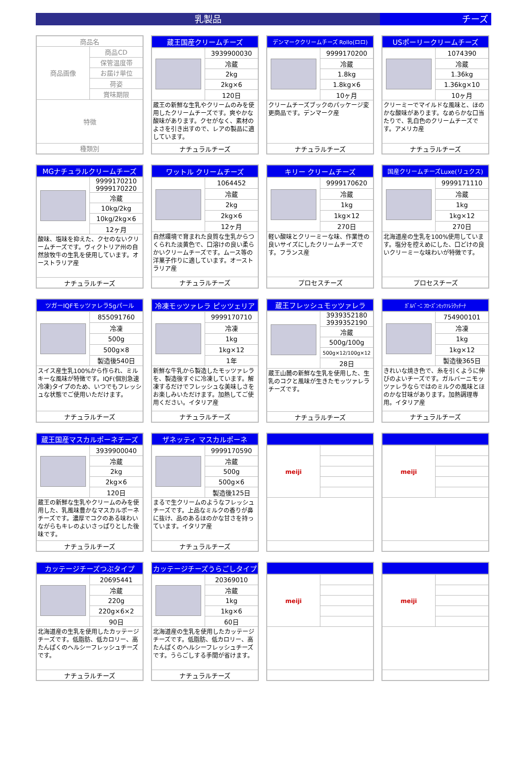乳製品 チーズ
| 商品名 | |
| 商品画像 | 商品CD |
| | 保管温度帯 |
| | お届け単位 |
| | 荷姿 |
| | 賞味期限 |
| 特徴 | |
| 種類別 | |
| 蔵王国産クリームチーズ | |
| --- | --- |
| | 3939900030 |
| | 冷蔵 |
| | 2kg |
| | 2kg×6 |
| | 120日 |
| 蔵王の新鮮な生乳やクリームのみを使用したクリームチーズです。爽やかな酸味があります。クセがなく、素材のよさを引き出すので、レアの製品に適しています。 | |
| ナチュラルチーズ | |
| デンマーククリームチーズ Rollo(ロロ) | |
| --- | --- |
| | 9999170200 |
| | 冷蔵 |
| | 1.8kg |
| | 1.8kg×6 |
| | 10ヶ月 |
| クリームチーズブックのパッケージ変更商品です。デンマーク産 | |
| ナチュラルチーズ | |
| USポーリークリームチーズ | |
| --- | --- |
| | 1074390 |
| | 冷蔵 |
| | 1.36kg |
| | 1.36kg×10 |
| | 10ヶ月 |
| クリーミーでマイルドな風味と、ほのかな酸味があります。なめらかな口当たりで、乳白色のクリームチーズです。アメリカ産 | |
| ナチュラルチーズ | |
| MGナチュラルクリームチーズ | |
| --- | --- |
| | 9999170210 9999170220 |
| | 冷蔵 |
| | 10kg/2kg |
| | 10kg/2kg×6 |
| | 12ヶ月 |
| 酸味、塩味を抑えた、クセのないクリームチーズです。ヴィクトリア州の自然放牧牛の生乳を使用しています。オーストラリア産 | |
| ナチュラルチーズ | |
| ワットル クリームチーズ | |
| --- | --- |
| | 1064452 |
| | 冷蔵 |
| | 2kg |
| | 2kg×6 |
| | 12ヶ月 |
| 自然環境で育まれた良質な生乳からつくられた淡黄色で、口溶けの良い柔らかいクリームチーズです。ムース等の洋菓子作りに適しています。オーストラリア産 | |
| ナチュラルチーズ | |
| キリー クリームチーズ | |
| --- | --- |
| | 9999170620 |
| | 冷蔵 |
| | 1kg |
| | 1kg×12 |
| | 270日 |
| 軽い酸味とクリーミーな味、作業性の良いサイズにしたクリームチーズです。フランス産 | |
| プロセスチーズ | |
| 国産クリームチーズLuxe(リュクス) | |
| --- | --- |
| | 9999171110 |
| | 冷蔵 |
| | 1kg |
| | 1kg×12 |
| | 270日 |
| 北海道産の生乳を100%使用しています。塩分を控えめにした、口どけの良いクリーミーな味わいが特徴です。 | |
| プロセスチーズ | |
| ツガーIQFモッツァレラ5gパール | |
| --- | --- |
| | 855091760 |
| | 冷凍 |
| | 500g |
| | 500g×8 |
| | 製造後540日 |
| スイス産生乳100%から作られ、ミルキーな風味が特徴です。IQF(個別急速冷凍)タイプのため、いつでもフレッシュな状態でご使用いただけます。 | |
| ナチュラルチーズ | |
| 冷凍モッツァレラ ピッツェリア | |
| --- | --- |
| | 9999170710 |
| | 冷凍 |
| | 1kg |
| | 1kg×12 |
| | 1年 |
| 新鮮な牛乳から製造したモッツァレラを、製造後すぐに冷凍しています。解凍するだけでフレッシュな美味しさをお楽しみいただけます。加熱してご使用ください。イタリア産 | |
| ナチュラルチーズ | |
| 蔵王フレッシュモッツァレラ | |
| --- | --- |
| | 3939352180 3939352190 |
| | 冷蔵 |
| | 500g/100g |
| | 500g×12/100g×12 |
| | 28日 |
| 蔵王山麓の新鮮な生乳を使用した、生乳のコクと風味が生きたモッツァレラチーズです。 | |
| ナチュラルチーズ | |
| ｶﾞﾙﾊﾞｰﾆ ﾌﾛｰｽﾞﾝﾓｯﾂｧﾚﾗｸｯﾁｰﾅ | |
| --- | --- |
| | 754900101 |
| | 冷凍 |
| | 1kg |
| | 1kg×12 |
| | 製造後365日 |
| きれいな焼き色で、糸を引くように伸びのよいチーズです。ガルバーニモッツァレラならではのミルクの風味とほのかな甘味があります。加熱調理専用。イタリア産 | |
| ナチュラルチーズ | |
| 蔵王国産マスカルポーネチーズ | |
| --- | --- |
| | 3939900040 |
| | 冷蔵 |
| | 2kg |
| | 2kg×6 |
| | 120日 |
| 蔵王の新鮮な生乳やクリームのみを使用した、乳風味豊かなマスカルポーネチーズです。濃厚でコクのある味わいながらもキレのよいさっぱりとした後味です。 | |
| ナチュラルチーズ | |
| ザネッティ マスカルポーネ | |
| --- | --- |
| | 9999170590 |
| | 冷蔵 |
| | 500g |
| | 500g×6 |
| | 製造後125日 |
| まるで生クリームのようなフレッシュチーズです。上品なミルクの香りが鼻に抜け、品のあるほのかな甘さを持っています。イタリア産 | |
| ナチュラルチーズ | |
| meiji | |
| meiji | |
| カッテージチーズつぶタイプ | |
| --- | --- |
| | 20695441 |
| | 冷蔵 |
| | 220g |
| | 220g×6×2 |
| | 90日 |
| 北海道産の生乳を使用したカッテージチーズです。低脂肪、低カロリー、高たんぱくのヘルシーフレッシュチーズです。 | |
| ナチュラルチーズ | |
| カッテージチーズうらごしタイプ | |
| --- | --- |
| | 20369010 |
| | 冷蔵 |
| | 1kg |
| | 1kg×6 |
| | 60日 |
| 北海道産の生乳を使用したカッテージチーズです。低脂肪、低カロリー、高たんぱくのヘルシーフレッシュチーズです。うらごしする手間が省けます。 | |
| ナチュラルチーズ | |
| meiji | |
| meiji | |